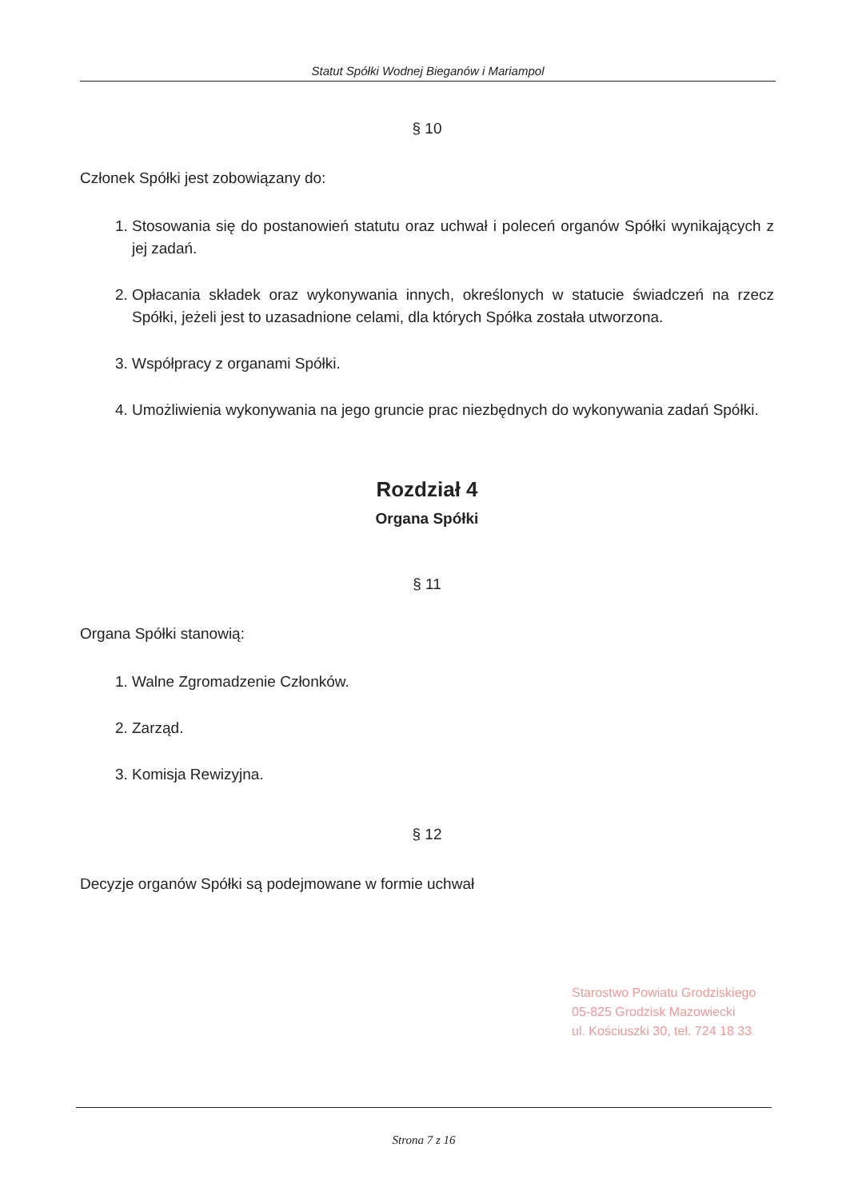Statut Spółki Wodnej Bieganów i Mariampol
§ 10
Członek Spółki jest zobowiązany do:
1. Stosowania się do postanowień statutu oraz uchwał i poleceń organów Spółki wynikających z jej zadań.
2. Opłacania składek oraz wykonywania innych, określonych w statucie świadczeń na rzecz Spółki, jeżeli jest to uzasadnione celami, dla których Spółka została utworzona.
3. Współpracy z organami Spółki.
4. Umożliwienia wykonywania na jego gruncie prac niezbędnych do wykonywania zadań Spółki.
Rozdział 4
Organa Spółki
§ 11
Organa Spółki stanowią:
1. Walne Zgromadzenie Członków.
2. Zarząd.
3. Komisja Rewizyjna.
§ 12
Decyzje organów Spółki są podejmowane w formie uchwał
Starostwo Powiatu Grodziskiego
05-825 Grodzisk Mazowiecki
ul. Kościuszki 30, tel. 724 18 33
Strona 7 z 16